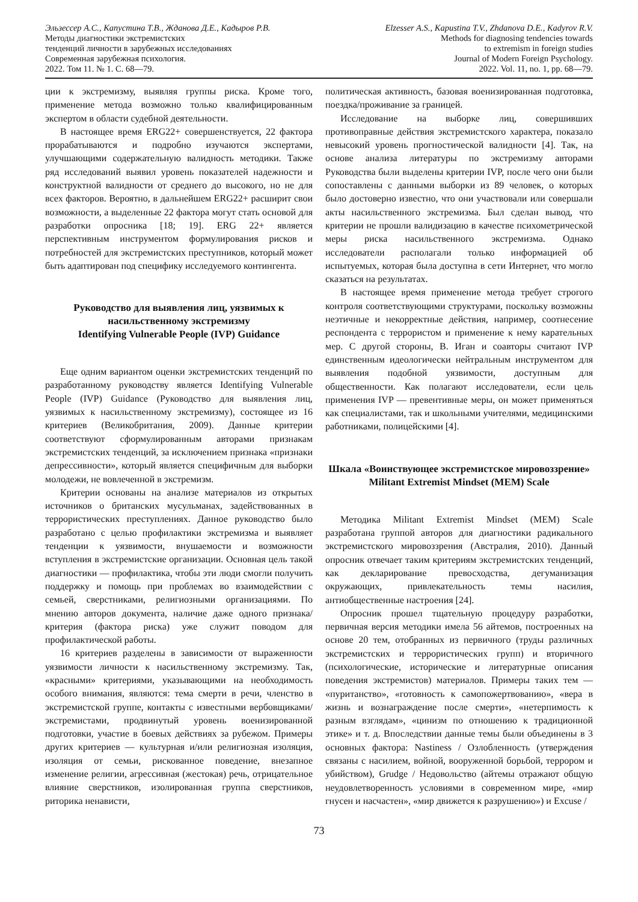Эльзессер А.С., Капустина Т.В., Жданова Д.Е., Кадыров Р.В.
Методы диагностики экстремистских
тенденций личности в зарубежных исследованиях
Современная зарубежная психология.
2022. Том 11. № 1. С. 68—79.
Elzesser A.S., Kapustina T.V., Zhdanova D.E., Kadyrov R.V.
Methods for diagnosing tendencies towards
to extremism in foreign studies
Journal of Modern Foreign Psychology.
2022. Vol. 11, no. 1, pp. 68—79.
ции к экстремизму, выявляя группы риска. Кроме того, применение метода возможно только квалифицированным экспертом в области судебной деятельности.
В настоящее время ERG22+ совершенствуется, 22 фактора прорабатываются и подробно изучаются экспертами, улучшающими содержательную валидность методики. Также ряд исследований выявил уровень показателей надежности и конструктной валидности от среднего до высокого, но не для всех факторов. Вероятно, в дальнейшем ERG22+ расширит свои возможности, а выделенные 22 фактора могут стать основой для разработки опросника [18; 19]. ERG 22+ является перспективным инструментом формулирования рисков и потребностей для экстремистских преступников, который может быть адаптирован под специфику исследуемого контингента.
Руководство для выявления лиц, уязвимых к насильственному экстремизму
Identifying Vulnerable People (IVP) Guidance
Еще одним вариантом оценки экстремистских тенденций по разработанному руководству является Identifying Vulnerable People (IVP) Guidance (Руководство для выявления лиц, уязвимых к насильственному экстремизму), состоящее из 16 критериев (Великобритания, 2009). Данные критерии соответствуют сформулированным авторами признакам экстремистских тенденций, за исключением признака «признаки депрессивности», который является специфичным для выборки молодежи, не вовлеченной в экстремизм.
Критерии основаны на анализе материалов из открытых источников о британских мусульманах, задействованных в террористических преступлениях. Данное руководство было разработано с целью профилактики экстремизма и выявляет тенденции к уязвимости, внушаемости и возможности вступления в экстремистские организации. Основная цель такой диагностики — профилактика, чтобы эти люди смогли получить поддержку и помощь при проблемах во взаимодействии с семьей, сверстниками, религиозными организациями. По мнению авторов документа, наличие даже одного признака/критерия (фактора риска) уже служит поводом для профилактической работы.
16 критериев разделены в зависимости от выраженности уязвимости личности к насильственному экстремизму. Так, «красными» критериями, указывающими на необходимость особого внимания, являются: тема смерти в речи, членство в экстремистской группе, контакты с известными вербовщиками/экстремистами, продвинутый уровень военизированной подготовки, участие в боевых действиях за рубежом. Примеры других критериев — культурная и/или религиозная изоляция, изоляция от семьи, рискованное поведение, внезапное изменение религии, агрессивная (жестокая) речь, отрицательное влияние сверстников, изолированная группа сверстников, риторика ненависти,
политическая активность, базовая военизированная подготовка, поездка/проживание за границей.
Исследование на выборке лиц, совершивших противоправные действия экстремистского характера, показало невысокий уровень прогностической валидности [4]. Так, на основе анализа литературы по экстремизму авторами Руководства были выделены критерии IVP, после чего они были сопоставлены с данными выборки из 89 человек, о которых было достоверно известно, что они участвовали или совершали акты насильственного экстремизма. Был сделан вывод, что критерии не прошли валидизацию в качестве психометрической меры риска насильственного экстремизма. Однако исследователи располагали только информацией об испытуемых, которая была доступна в сети Интернет, что могло сказаться на результатах.
В настоящее время применение метода требует строгого контроля соответствующими структурами, поскольку возможны неэтичные и некорректные действия, например, соотнесение респондента с террористом и применение к нему карательных мер. С другой стороны, В. Иган и соавторы считают IVP единственным идеологически нейтральным инструментом для выявления подобной уязвимости, доступным для общественности. Как полагают исследователи, если цель применения IVP — превентивные меры, он может применяться как специалистами, так и школьными учителями, медицинскими работниками, полицейскими [4].
Шкала «Воинствующее экстремистское мировоззрение»
Militant Extremist Mindset (MEM) Scale
Методика Militant Extremist Mindset (MEM) Scale разработана группой авторов для диагностики радикального экстремистского мировоззрения (Австралия, 2010). Данный опросник отвечает таким критериям экстремистских тенденций, как декларирование превосходства, дегуманизация окружающих, привлекательность темы насилия, антиобщественные настроения [24].
Опросник прошел тщательную процедуру разработки, первичная версия методики имела 56 айтемов, построенных на основе 20 тем, отобранных из первичного (труды различных экстремистских и террористических групп) и вторичного (психологические, исторические и литературные описания поведения экстремистов) материалов. Примеры таких тем — «пуританство», «готовность к самопожертвованию», «вера в жизнь и вознаграждение после смерти», «нетерпимость к разным взглядам», «цинизм по отношению к традиционной этике» и т. д. Впоследствии данные темы были объединены в 3 основных фактора: Nastiness / Озлобленность (утверждения связаны с насилием, войной, вооруженной борьбой, террором и убийством), Grudge / Недовольство (айтемы отражают общую неудовлетворенность условиями в современном мире, «мир гнусен и насчастен», «мир движется к разрушению») и Excuse /
73